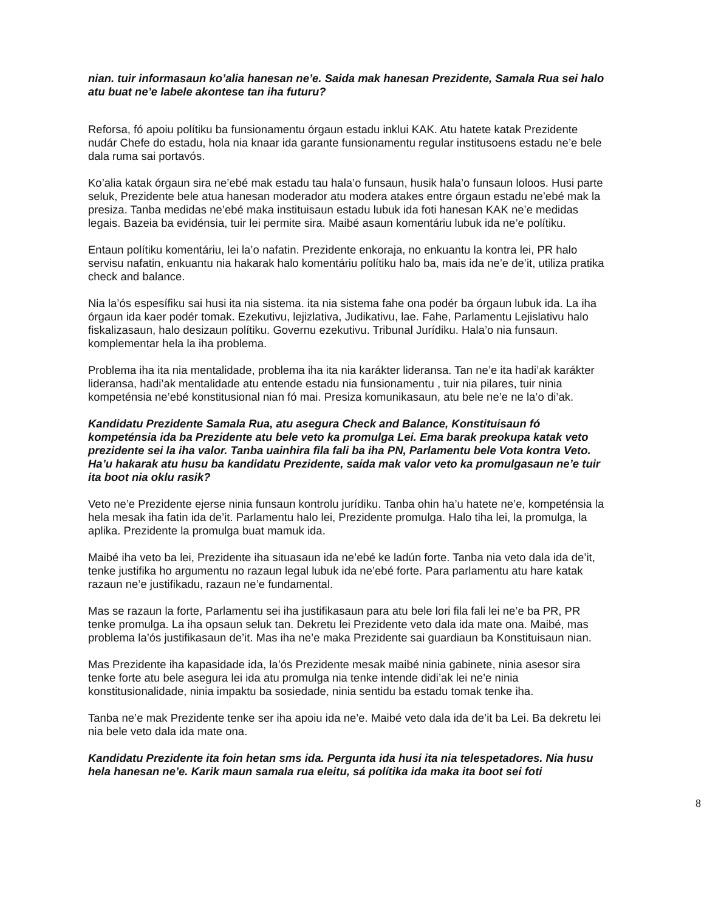nian. tuir informasaun ko’alia hanesan ne’e. Saida mak hanesan Prezidente, Samala Rua sei halo atu buat ne’e labele akontese tan iha futuru?
Reforsa, fó apoiu polítiku ba funsionamentu órgaun estadu inklui KAK. Atu hatete katak Prezidente nudár Chefe do estadu, hola nia knaar ida garante funsionamentu regular institusoens estadu ne’e bele dala ruma sai portavós.
Ko’alia katak órgaun sira ne’ebé mak estadu tau hala’o funsaun, husik hala’o funsaun loloos. Husi parte seluk, Prezidente bele atua hanesan moderador atu modera atakes entre órgaun estadu ne’ebé mak la presiza. Tanba medidas ne’ebé maka instituisaun estadu lubuk ida foti hanesan KAK ne’e medidas legais. Bazeia ba evidénsia, tuir lei permite sira. Maibé asaun komentáriu lubuk ida ne’e polítiku.
Entaun polítiku komentáriu, lei la’o nafatin. Prezidente enkoraja, no enkuantu la kontra lei, PR halo servisu nafatin, enkuantu nia hakarak halo komentáriu polítiku halo ba, mais ida ne’e de’it, utiliza pratika check and balance.
Nia la’ós espesífiku sai husi ita nia sistema. ita nia sistema fahe ona podér ba órgaun lubuk ida. La iha órgaun ida kaer podér tomak. Ezekutivu, lejizlativa, Judikativu, lae. Fahe, Parlamentu Lejislativu halo fiskalizasaun, halo desizaun polítiku. Governu ezekutivu. Tribunal Jurídiku. Hala’o nia funsaun. komplementar hela la iha problema.
Problema iha ita nia mentalidade, problema iha ita nia karákter lideransa. Tan ne’e ita hadi’ak karákter lideransa, hadi’ak mentalidade atu entende estadu nia funsionamentu , tuir nia pilares, tuir ninia kompeténsia ne’ebé konstitusional nian fó mai. Presiza komunikasaun, atu bele ne’e ne la’o di’ak.
Kandidatu Prezidente Samala Rua, atu asegura Check and Balance, Konstituisaun fó kompeténsia ida ba Prezidente atu bele veto ka promulga Lei. Ema barak preokupa katak veto prezidente sei la iha valor. Tanba uainhira fila fali ba iha PN, Parlamentu bele Vota kontra Veto. Ha’u hakarak atu husu ba kandidatu Prezidente, saida mak valor veto ka promulgasaun ne’e tuir ita boot nia oklu rasik?
Veto ne’e Prezidente ejerse ninia funsaun kontrolu jurídiku. Tanba ohin ha’u hatete ne’e, kompeténsia la hela mesak iha fatin ida de’it. Parlamentu halo lei, Prezidente promulga. Halo tiha lei, la promulga, la aplika. Prezidente la promulga buat mamuk ida.
Maibé iha veto ba lei, Prezidente iha situasaun ida ne’ebé ke ladún forte. Tanba nia veto dala ida de’it, tenke justifika ho argumentu no razaun legal lubuk ida ne’ebé forte. Para parlamentu atu hare katak razaun ne’e justifikadu, razaun ne’e fundamental.
Mas se razaun la forte, Parlamentu sei iha justifikasaun para atu bele lori fila fali lei ne’e ba PR, PR tenke promulga. La iha opsaun seluk tan. Dekretu lei Prezidente veto dala ida mate ona. Maibé, mas problema la’ós justifikasaun de’it. Mas iha ne’e maka Prezidente sai guardiaun ba Konstituisaun nian.
Mas Prezidente iha kapasidade ida, la’ós Prezidente mesak maibé ninia gabinete, ninia asesor sira tenke forte atu bele asegura lei ida atu promulga nia tenke intende didi’ak lei ne’e ninia konstitusionalidade, ninia impaktu ba sosiedade, ninia sentidu ba estadu tomak tenke iha.
Tanba ne’e mak Prezidente tenke ser iha apoiu ida ne’e. Maibé veto dala ida de’it ba Lei. Ba dekretu lei nia bele veto dala ida mate ona.
Kandidatu Prezidente ita foin hetan sms ida. Pergunta ida husi ita nia telespetadores. Nia husu hela hanesan ne’e. Karik maun samala rua eleitu, sá polítika ida maka ita boot sei foti
8